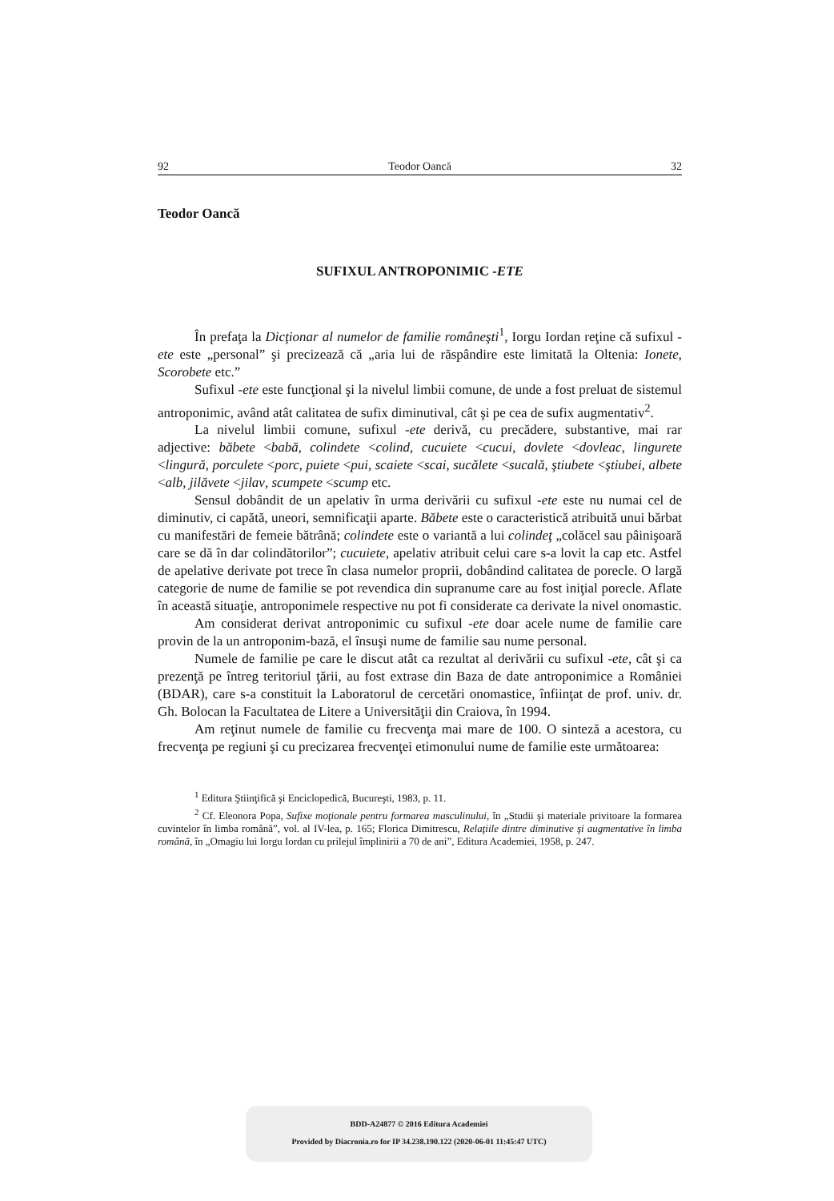92 Teodor Oancă 32
Teodor Oancă
SUFIXUL ANTROPONIMIC -ETE
În prefaţa la Dicţionar al numelor de familie româneşti<sup>1</sup>, Iorgu Iordan reţine că sufixul -ete este „personal” şi precizează că „aria lui de răspândire este limitată la Oltenia: Ionete, Scorobete etc.”
Sufixul -ete este funcţional şi la nivelul limbii comune, de unde a fost preluat de sistemul antroponimic, având atât calitatea de sufix diminutival, cât şi pe cea de sufix augmentativ<sup>2</sup>.
La nivelul limbii comune, sufixul -ete derivă, cu precădere, substantive, mai rar adjective: băbete <babă, colindete <colind, cucuiete <cucui, dovlete <dovleac, lingurete <lingură, porculete <porc, puiete <pui, scaiete <scai, sucălete <sucală, ştiubete <ştiubei, albete <alb, jilăvete <jilav, scumpete <scump etc.
Sensul dobândit de un apelativ în urma derivării cu sufixul -ete este nu numai cel de diminutiv, ci capătă, uneori, semnificaţii aparte. Băbete este o caracteristică atribuită unui bărbat cu manifestări de femeie bătrână; colindete este o variantă a lui colindeţ „colăcel sau pâinişoară care se dă în dar colindătorilor”; cucuiete, apelativ atribuit celui care s-a lovit la cap etc. Astfel de apelative derivate pot trece în clasa numelor proprii, dobândind calitatea de porecle. O largă categorie de nume de familie se pot revendica din supranume care au fost iniţial porecle. Aflate în această situaţie, antroponimele respective nu pot fi considerate ca derivate la nivel onomastic.
Am considerat derivat antroponimic cu sufixul -ete doar acele nume de familie care provin de la un antroponim-bază, el însuşi nume de familie sau nume personal.
Numele de familie pe care le discut atât ca rezultat al derivării cu sufixul -ete, cât şi ca prezenţă pe întreg teritoriul ţării, au fost extrase din Baza de date antroponimice a României (BDAR), care s-a constituit la Laboratorul de cercetări onomastice, înfiinţat de prof. univ. dr. Gh. Bolocan la Facultatea de Litere a Universităţii din Craiova, în 1994.
Am reţinut numele de familie cu frecvenţa mai mare de 100. O sinteză a acestora, cu frecvenţa pe regiuni şi cu precizarea frecvenţei etimonului nume de familie este următoarea:
<sup>1</sup> Editura Ştiinţifică şi Enciclopedică, Bucureşti, 1983, p. 11.
<sup>2</sup> Cf. Eleonora Popa, Sufixe moţionale pentru formarea masculinului, în „Studii şi materiale privitoare la formarea cuvintelor în limba română”, vol. al IV-lea, p. 165; Florica Dimitrescu, Relaţiile dintre diminutive şi augmentative în limba română, în „Omagiu lui Iorgu Iordan cu prilejul împlinirii a 70 de ani”, Editura Academiei, 1958, p. 247.
BDD-A24877 © 2016 Editura Academiei
Provided by Diacronia.ro for IP 34.238.190.122 (2020-06-01 11:45:47 UTC)